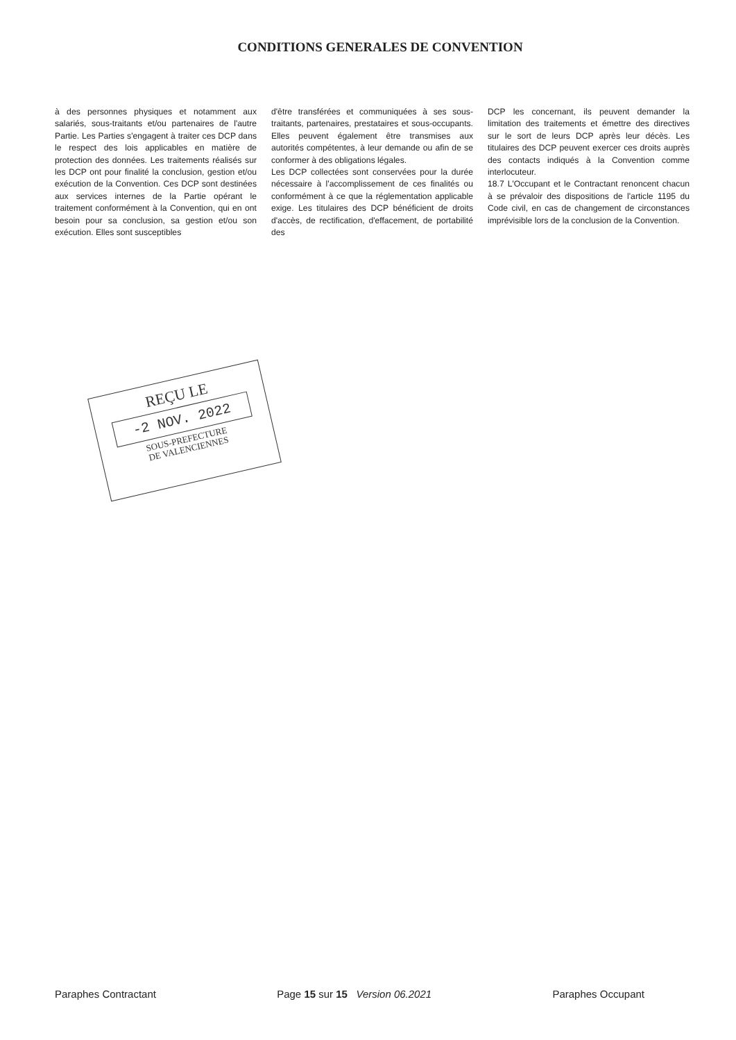CONDITIONS GENERALES DE CONVENTION
à des personnes physiques et notamment aux salariés, sous-traitants et/ou partenaires de l'autre Partie. Les Parties s'engagent à traiter ces DCP dans le respect des lois applicables en matière de protection des données. Les traitements réalisés sur les DCP ont pour finalité la conclusion, gestion et/ou exécution de la Convention. Ces DCP sont destinées aux services internes de la Partie opérant le traitement conformément à la Convention, qui en ont besoin pour sa conclusion, sa gestion et/ou son exécution. Elles sont susceptibles
d'être transférées et communiquées à ses sous-traitants, partenaires, prestataires et sous-occupants. Elles peuvent également être transmises aux autorités compétentes, à leur demande ou afin de se conformer à des obligations légales.
Les DCP collectées sont conservées pour la durée nécessaire à l'accomplissement de ces finalités ou conformément à ce que la réglementation applicable exige. Les titulaires des DCP bénéficient de droits d'accès, de rectification, d'effacement, de portabilité des
DCP les concernant, ils peuvent demander la limitation des traitements et émettre des directives sur le sort de leurs DCP après leur décès. Les titulaires des DCP peuvent exercer ces droits auprès des contacts indiqués à la Convention comme interlocuteur.
18.7 L'Occupant et le Contractant renoncent chacun à se prévaloir des dispositions de l'article 1195 du Code civil, en cas de changement de circonstances imprévisible lors de la conclusion de la Convention.
REÇU LE
-2 NOV. 2022
SOUS-PREFECTURE
DE VALENCIENNES
Paraphes Contractant Page 15 sur 15 Version 06.2021 Paraphes Occupant